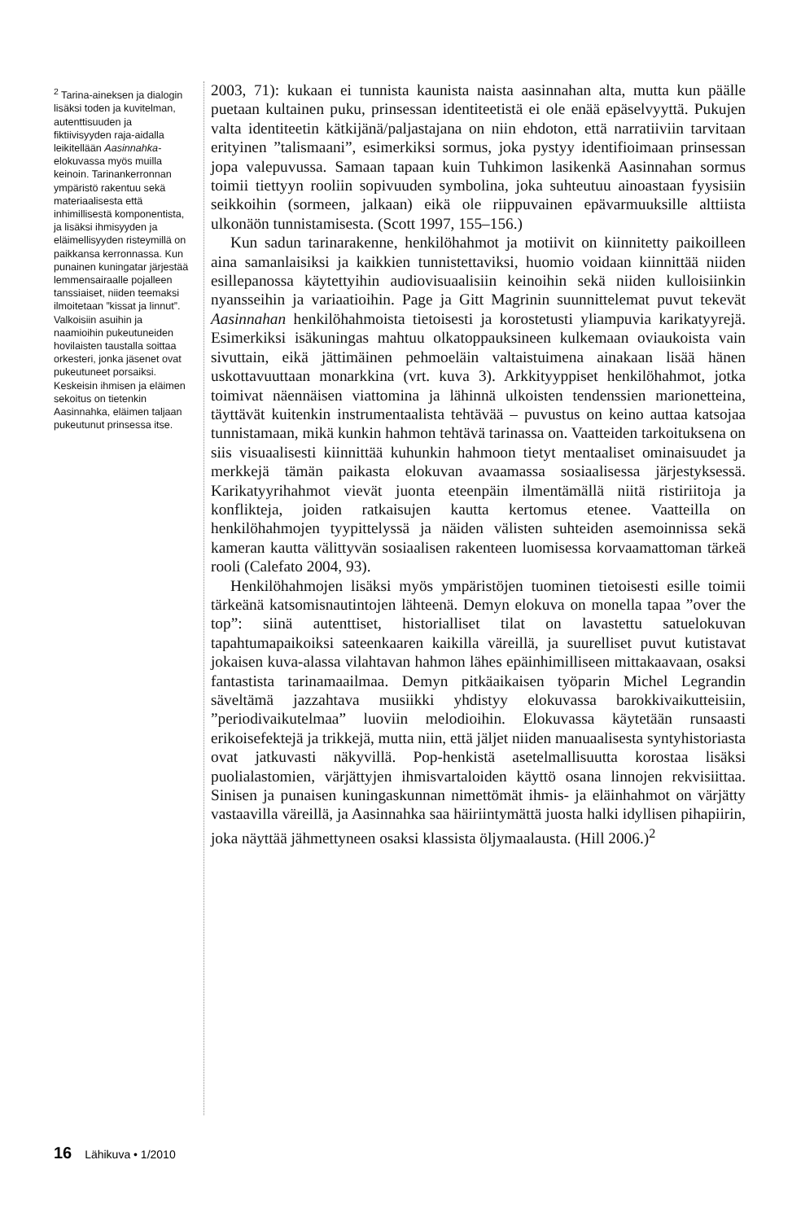<sup>2</sup> Tarina-aineksen ja dialogin lisäksi toden ja kuvitelman, autenttisuuden ja fiktiivisyyden raja-aidalla leikitellään Aasinnahka-elokuvassa myös muilla keinoin. Tarinankerronnan ympäristö rakentuu sekä materiaalisesta että inhimillisestä komponentista, ja lisäksi ihmisyyden ja eläimellisyyden risteymillä on paikkansa kerronnassa. Kun punainen kuningatar järjestää lemmensairaalle pojalleen tanssiaiset, niiden teemaksi ilmoitetaan ”kissat ja linnut”. Valkoisiin asuihin ja naamioihin pukeutuneiden hovilaisten taustalla soittaa orkesteri, jonka jäsenet ovat pukeutuneet porsaiksi. Keskeisin ihmisen ja eläimen sekoitus on tietenkin Aasinnahka, eläimen taljaan pukeutunut prinsessa itse.
2003, 71): kukaan ei tunnista kaunista naista aasinnahan alta, mutta kun päälle puetaan kultainen puku, prinsessan identiteetistä ei ole enää epäselvyyttä. Pukujen valta identiteetin kätkijänä/paljastajana on niin ehdoton, että narratiiviin tarvitaan erityinen ”talismaani”, esimerkiksi sormus, joka pystyy identifioimaan prinsessan jopa valepuvussa. Samaan tapaan kuin Tuhkimon lasikenkä Aasinnahan sormus toimii tiettyyn rooliin sopivuuden symbolina, joka suhteutuu ainoastaan fyysisiin seikkoihin (sormeen, jalkaan) eikä ole riippuvainen epävarmuuksille alttiista ulkonäön tunnistamisesta. (Scott 1997, 155–156.)
Kun sadun tarinarakenne, henkilöhahmot ja motiivit on kiinnitetty paikoilleen aina samanlaisiksi ja kaikkien tunnistettaviksi, huomio voidaan kiinnittää niiden esillepanossa käytettyihin audiovisuaalisiin keinoihin sekä niiden kulloisiinkin nyansseihin ja variaatioihin. Page ja Gitt Magrinin suunnittelemat puvut tekevät Aasinnahan henkilöhahmoista tietoisesti ja korostetusti yliampuvia karikatyyrejä. Esimerkiksi isäkuningas mahtuu olkatoppauksineen kulkemaan oviaukoista vain sivuttain, eikä jättimäinen pehmoeläin valtaistuimena ainakaan lisää hänen uskottavuuttaan monarkkina (vrt. kuva 3). Arkkityyppiset henkilöhahmot, jotka toimivat näennäisen viattomina ja lähinnä ulkoisten tendenssien marionetteina, täyttävät kuitenkin instrumentaalista tehtävää – puvustus on keino auttaa katsojaa tunnistamaan, mikä kunkin hahmon tehtävä tarinassa on. Vaatteiden tarkoituksena on siis visuaalisesti kiinnittää kuhunkin hahmoon tietyt mentaaliset ominaisuudet ja merkkejä tämän paikasta elokuvan avaamassa sosiaalisessa järjestyksessä. Karikatyyrihahmot vievät juonta eteenpäin ilmentämällä niitä ristiriitoja ja konflikteja, joiden ratkaisujen kautta kertomus etenee. Vaatteilla on henkilöhahmojen tyypittelyssä ja näiden välisten suhteiden asemoinnissa sekä kameran kautta välittyvän sosiaalisen rakenteen luomisessa korvaamattoman tärkeä rooli (Calefato 2004, 93).
Henkilöhahmojen lisäksi myös ympäristöjen tuominen tietoisesti esille toimii tärkeänä katsomisnautintojen lähteenä. Demyn elokuva on monella tapaa ”over the top”: siinä autenttiset, historialliset tilat on lavastettu satuelokuvan tapahtumapaikoiksi sateenkaaren kaikilla väreillä, ja suurelliset puvut kutistavat jokaisen kuva-alassa vilahtavan hahmon lähes epäinhimilliseen mittakaavaan, osaksi fantastista tarinamaailmaa. Demyn pitkäaikaisen työparin Michel Legrandin säveltämä jazzahtava musiikki yhdistyy elokuvassa barokkivaikutteisiin, ”periodivaikutelmaa” luoviin melodioihin. Elokuvassa käytetään runsaasti erikoisefektejä ja trikkejä, mutta niin, että jäljet niiden manuaalisesta syntyhistoriasta ovat jatkuvasti näkyvillä. Pop-henkistä asetelmallisuutta korostaa lisäksi puolialastomien, värjättyjen ihmisvartaloiden käyttö osana linnojen rekvisiittaa. Sinisen ja punaisen kuningaskunnan nimettömät ihmis- ja eläinhahmot on värjätty vastaavilla väreillä, ja Aasinnahka saa häiriintymättä juosta halki idyllisen pihapiirin, joka näyttää jähmettyneen osaksi klassista öljymaalausta. (Hill 2006.)<sup>2</sup>
16 Lähikuva • 1/2010